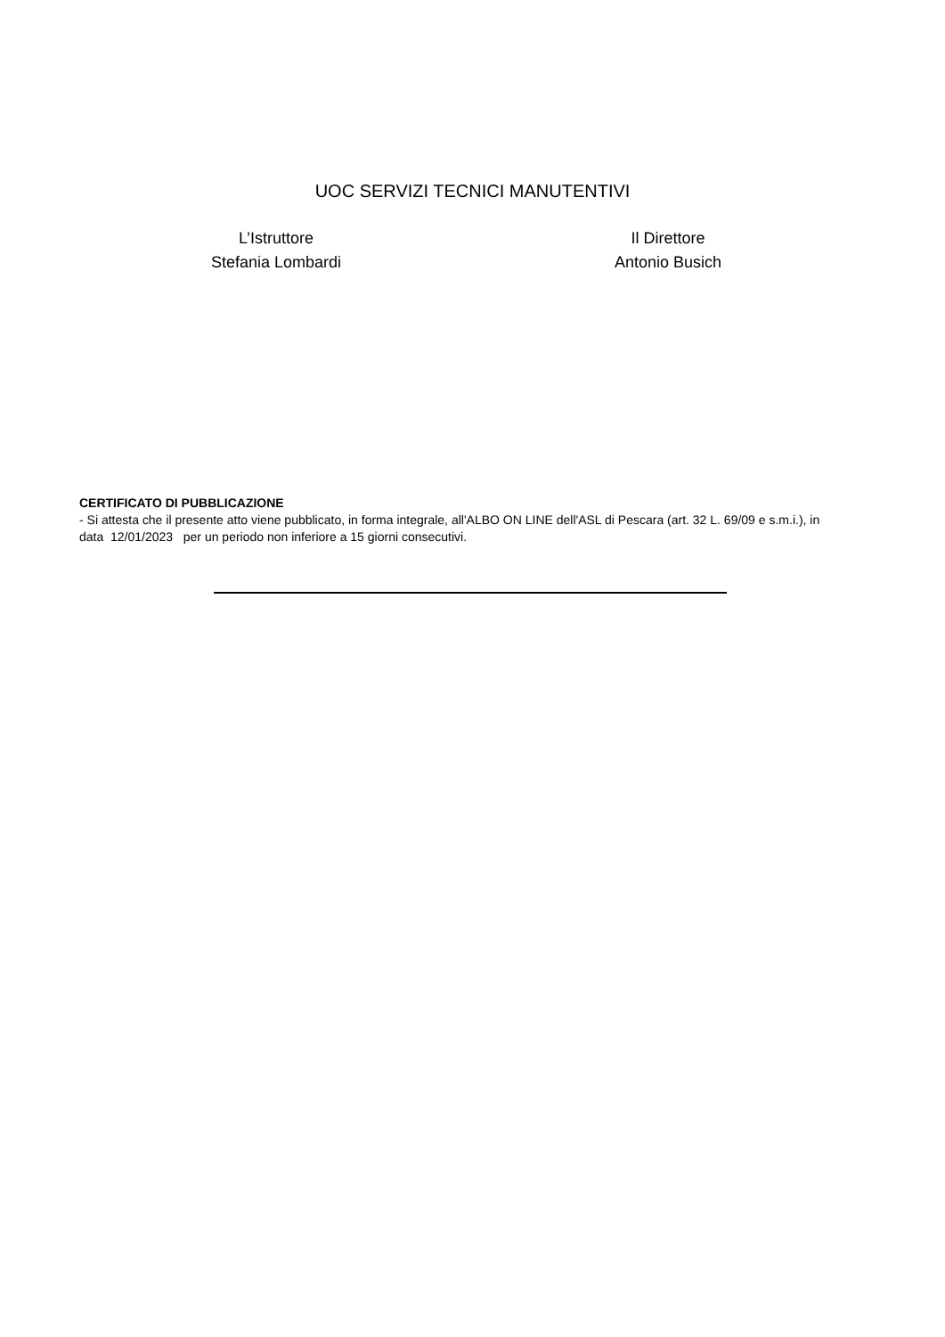UOC SERVIZI TECNICI MANUTENTIVI
L’Istruttore
Stefania Lombardi
Il Direttore
Antonio Busich
CERTIFICATO DI PUBBLICAZIONE
- Si attesta che il presente atto viene pubblicato, in forma integrale, all'ALBO ON LINE dell'ASL di Pescara (art. 32 L. 69/09 e s.m.i.), in data 12/01/2023 per un periodo non inferiore a 15 giorni consecutivi.